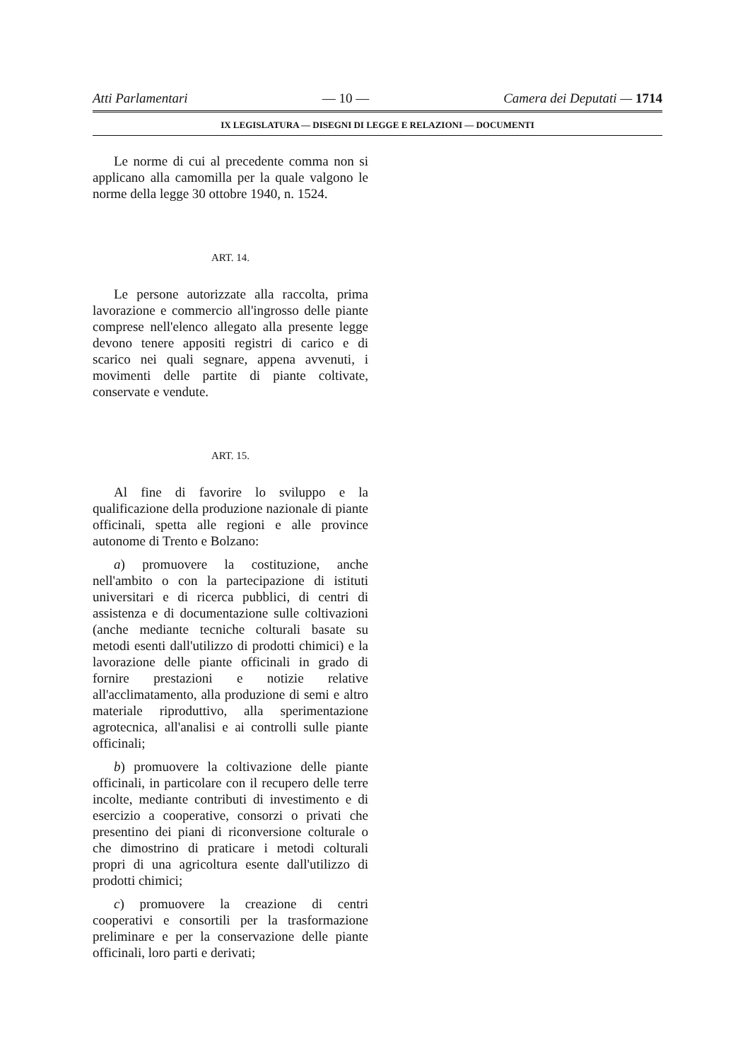Atti Parlamentari — 10 — Camera dei Deputati — 1714
IX LEGISLATURA — DISEGNI DI LEGGE E RELAZIONI — DOCUMENTI
Le norme di cui al precedente comma non si applicano alla camomilla per la quale valgono le norme della legge 30 ottobre 1940, n. 1524.
ART. 14.
Le persone autorizzate alla raccolta, prima lavorazione e commercio all'ingrosso delle piante comprese nell'elenco allegato alla presente legge devono tenere appositi registri di carico e di scarico nei quali segnare, appena avvenuti, i movimenti delle partite di piante coltivate, conservate e vendute.
ART. 15.
Al fine di favorire lo sviluppo e la qualificazione della produzione nazionale di piante officinali, spetta alle regioni e alle province autonome di Trento e Bolzano:
a) promuovere la costituzione, anche nell'ambito o con la partecipazione di istituti universitari e di ricerca pubblici, di centri di assistenza e di documentazione sulle coltivazioni (anche mediante tecniche colturali basate su metodi esenti dall'utilizzo di prodotti chimici) e la lavorazione delle piante officinali in grado di fornire prestazioni e notizie relative all'acclimatamento, alla produzione di semi e altro materiale riproduttivo, alla sperimentazione agrotecnica, all'analisi e ai controlli sulle piante officinali;
b) promuovere la coltivazione delle piante officinali, in particolare con il recupero delle terre incolte, mediante contributi di investimento e di esercizio a cooperative, consorzi o privati che presentino dei piani di riconversione colturale o che dimostrino di praticare i metodi colturali propri di una agricoltura esente dall'utilizzo di prodotti chimici;
c) promuovere la creazione di centri cooperativi e consortili per la trasformazione preliminare e per la conservazione delle piante officinali, loro parti e derivati;